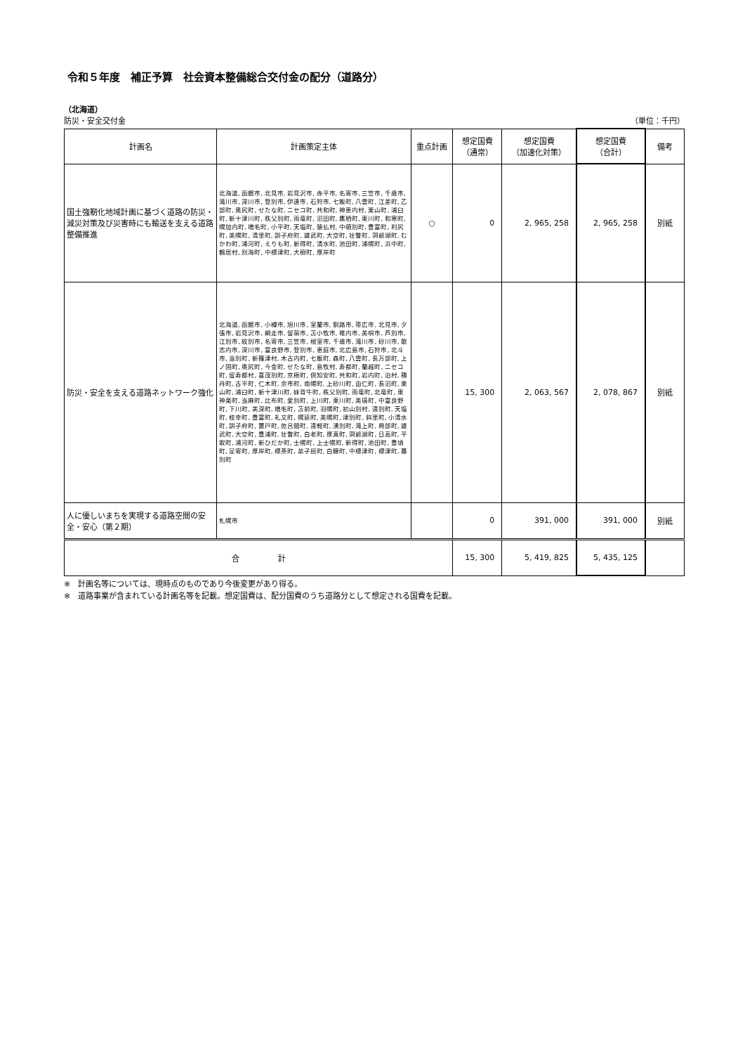令和５年度　補正予算　社会資本整備総合交付金の配分（道路分）
（北海道）
防災・安全交付金 （単位：千円）
| 計画名 | 計画策定主体 | 重点計画 | 想定国費 （通常） | 想定国費 （加速化対策） | 想定国費 （合計） | 備考 |
| --- | --- | --- | --- | --- | --- | --- |
| 国土強靭化地域計画に基づく道路の防災・減災対策及び災害時にも輸送を支える道路整備推進 | 北海道, 函館市, 北見市, 岩見沢市, 赤平市, 名寄市, 三笠市, 千歳市, 滝川市, 深川市, 登別市, 伊達市, 石狩市, 七飯町, 八雲町, 江差町, 乙部町, 奥尻町, せたな町, ニセコ町, 共和町, 神恵内村, 栗山町, 浦臼町, 新十津川町, 秩父別町, 雨竜町, 沼田町, 鷹栖町, 東川町, 和寒町, 幌加内町, 増毛町, 小平町, 天塩町, 猿払村, 中頓別町, 豊富町, 利尻町, 美幌町, 清里町, 訓子府町, 雄武町, 大空町, 壮瞥町, 洞爺湖町, むかわ町, 浦河町, えりも町, 新得町, 清水町, 池田町, 浦幌町, 浜中町, 鶴居村, 別海町, 中標津町, 大樹町, 厚岸町 | ○ | 0 | 2, 965, 258 | 2, 965, 258 | 別紙 |
| 防災・安全を支える道路ネットワーク強化 | 北海道, 函館市, 小樽市, 旭川市, 室蘭市, 釧路市, 帯広市, 北見市, 夕張市, 岩見沢市, 網走市, 留萌市, 苫小牧市, 稚内市, 美唄市, 芦別市, 江別市, 紋別市, 名寄市, 三笠市, 根室市, 千歳市, 滝川市, 砂川市, 歌志内市, 深川市, 富良野市, 登別市, 恵庭市, 北広島市, 石狩市, 北斗市, 当別町, 新篠津村, 木古内町, 七飯町, 森町, 八雲町, 長万部町, 上ノ国町, 奥尻町, 今金町, せたな町, 島牧村, 寿都町, 蘭越町, ニセコ町, 留寿都村, 喜茂別町, 京極町, 倶知安町, 共和町, 岩内町, 泊村, 積丹町, 古平町, 仁木町, 余市町, 南幌町, 上砂川町, 由仁町, 長沼町, 栗山町, 浦臼町, 新十津川町, 妹背牛町, 秩父別町, 雨竜町, 北竜町, 東神楽町, 当麻町, 比布町, 愛別町, 上川町, 東川町, 美瑛町, 中富良野町, 下川町, 美深町, 増毛町, 苫前町, 羽幌町, 初山別村, 遠別町, 天塩町, 枝幸町, 豊富町, 礼文町, 幌延町, 美幌町, 津別町, 斜里町, 小清水町, 訓子府町, 置戸町, 佐呂間町, 遠軽町, 湧別町, 滝上町, 興部町, 雄武町, 大空町, 豊浦町, 壮瞥町, 白老町, 厚真町, 洞爺湖町, 日高町, 平取町, 浦河町, 新ひだか町, 士幌町, 上士幌町, 新得町, 池田町, 豊頃町, 足寄町, 厚岸町, 標茶町, 弟子屈町, 白糠町, 中標津町, 標津町, 幕別町 | | 15, 300 | 2, 063, 567 | 2, 078, 867 | 別紙 |
| 人に優しいまちを実現する道路空間の安全・安心（第２期） | 札幌市 | | 0 | 391, 000 | 391, 000 | 別紙 |
| 合 計 | | | 15, 300 | 5, 419, 825 | 5, 435, 125 | |
※　計画名等については、現時点のものであり今後変更があり得る。
※　道路事業が含まれている計画名等を記載。想定国費は、配分国費のうち道路分として想定される国費を記載。